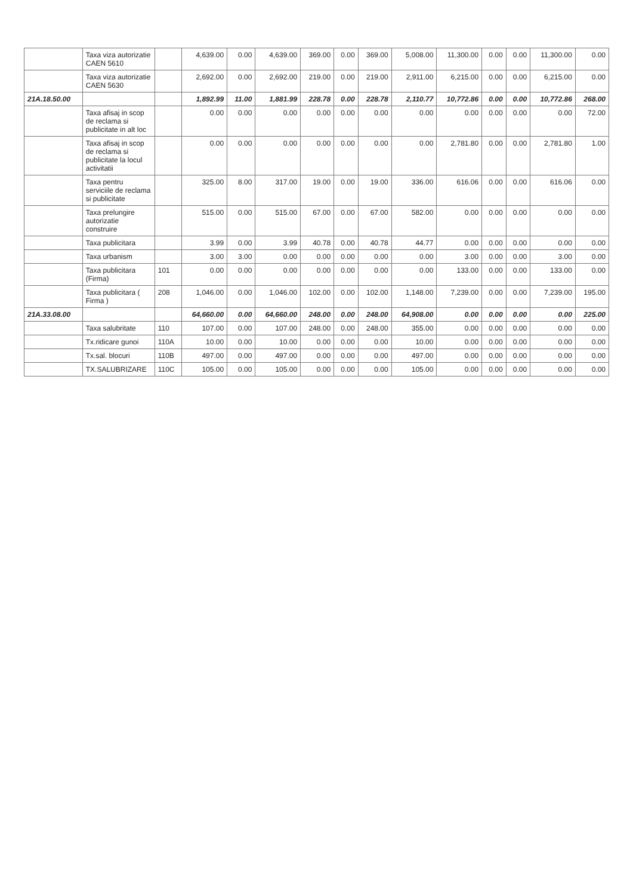| | Taxa viza autorizatie CAEN 5610 | | 4,639.00 | 0.00 | 4,639.00 | 369.00 | 0.00 | 369.00 | 5,008.00 | 11,300.00 | 0.00 | 0.00 | 11,300.00 | 0.00 |
| | Taxa viza autorizatie CAEN 5630 | | 2,692.00 | 0.00 | 2,692.00 | 219.00 | 0.00 | 219.00 | 2,911.00 | 6,215.00 | 0.00 | 0.00 | 6,215.00 | 0.00 |
| 21A.18.50.00 | | | 1,892.99 | 11.00 | 1,881.99 | 228.78 | 0.00 | 228.78 | 2,110.77 | 10,772.86 | 0.00 | 0.00 | 10,772.86 | 268.00 |
| | Taxa afisaj in scop de reclama si publicitate in alt loc | | 0.00 | 0.00 | 0.00 | 0.00 | 0.00 | 0.00 | 0.00 | 0.00 | 0.00 | 0.00 | 0.00 | 72.00 |
| | Taxa afisaj in scop de reclama si publicitate la locul activitatii | | 0.00 | 0.00 | 0.00 | 0.00 | 0.00 | 0.00 | 0.00 | 2,781.80 | 0.00 | 0.00 | 2,781.80 | 1.00 |
| | Taxa pentru serviciile de reclama si publicitate | | 325.00 | 8.00 | 317.00 | 19.00 | 0.00 | 19.00 | 336.00 | 616.06 | 0.00 | 0.00 | 616.06 | 0.00 |
| | Taxa prelungire autorizatie construire | | 515.00 | 0.00 | 515.00 | 67.00 | 0.00 | 67.00 | 582.00 | 0.00 | 0.00 | 0.00 | 0.00 | 0.00 |
| | Taxa publicitara | | 3.99 | 0.00 | 3.99 | 40.78 | 0.00 | 40.78 | 44.77 | 0.00 | 0.00 | 0.00 | 0.00 | 0.00 |
| | Taxa urbanism | | 3.00 | 3.00 | 0.00 | 0.00 | 0.00 | 0.00 | 0.00 | 3.00 | 0.00 | 0.00 | 3.00 | 0.00 |
| | Taxa publicitara (Firma) | 101 | 0.00 | 0.00 | 0.00 | 0.00 | 0.00 | 0.00 | 0.00 | 133.00 | 0.00 | 0.00 | 133.00 | 0.00 |
| | Taxa publicitara ( Firma ) | 208 | 1,046.00 | 0.00 | 1,046.00 | 102.00 | 0.00 | 102.00 | 1,148.00 | 7,239.00 | 0.00 | 0.00 | 7,239.00 | 195.00 |
| 21A.33.08.00 | | | 64,660.00 | 0.00 | 64,660.00 | 248.00 | 0.00 | 248.00 | 64,908.00 | 0.00 | 0.00 | 0.00 | 0.00 | 225.00 |
| | Taxa salubritate | 110 | 107.00 | 0.00 | 107.00 | 248.00 | 0.00 | 248.00 | 355.00 | 0.00 | 0.00 | 0.00 | 0.00 | 0.00 |
| | Tx.ridicare gunoi | 110A | 10.00 | 0.00 | 10.00 | 0.00 | 0.00 | 0.00 | 10.00 | 0.00 | 0.00 | 0.00 | 0.00 | 0.00 |
| | Tx.sal. blocuri | 110B | 497.00 | 0.00 | 497.00 | 0.00 | 0.00 | 0.00 | 497.00 | 0.00 | 0.00 | 0.00 | 0.00 | 0.00 |
| | TX.SALUBRIZARE | 110C | 105.00 | 0.00 | 105.00 | 0.00 | 0.00 | 0.00 | 105.00 | 0.00 | 0.00 | 0.00 | 0.00 | 0.00 |